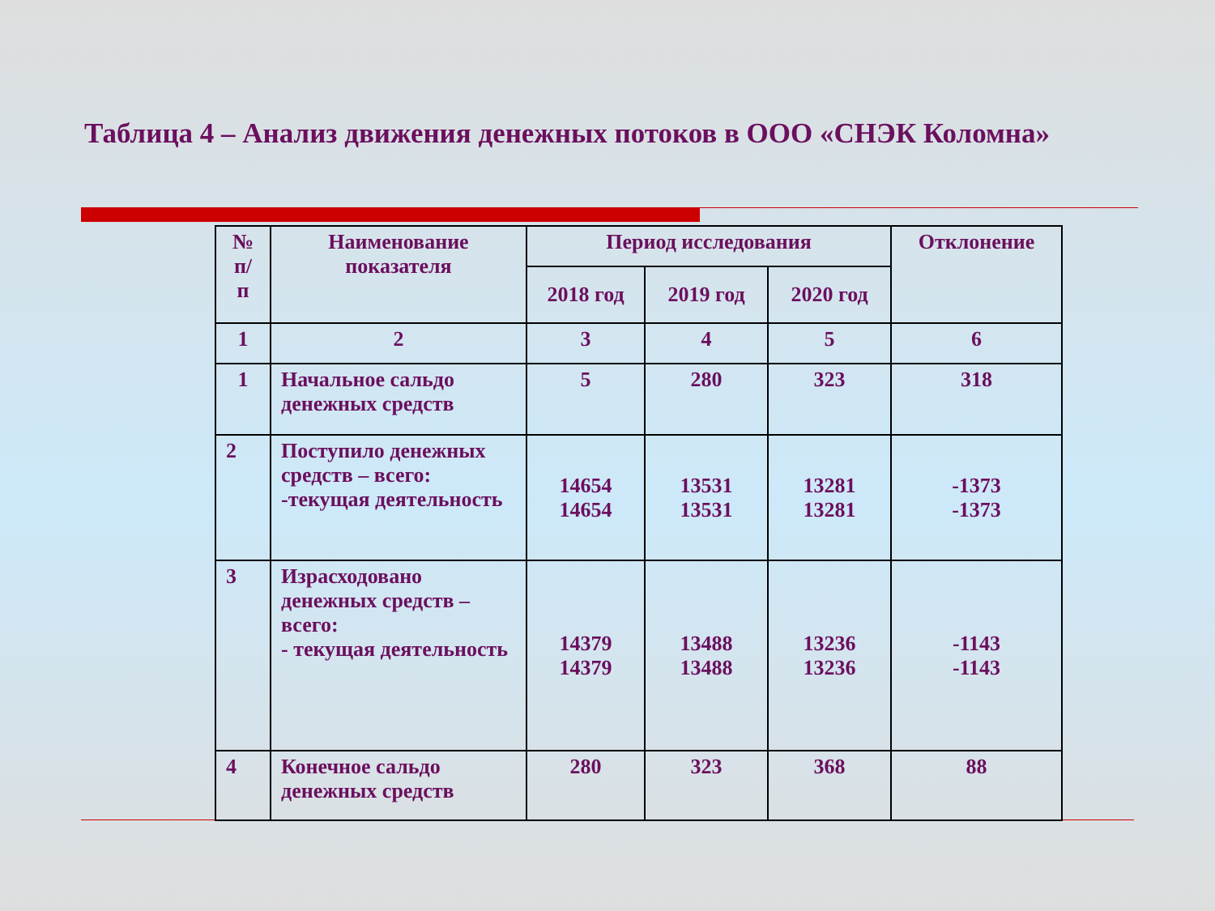Таблица 4 – Анализ движения денежных потоков в ООО «СНЭК Коломна»
| № п/ п | Наименование показателя | Период исследования | | | Отклонение |
| --- | --- | --- | --- | --- | --- |
| | | 2018 год | 2019 год | 2020 год | |
| 1 | 2 | 3 | 4 | 5 | 6 |
| 1 | Начальное сальдо денежных средств | 5 | 280 | 323 | 318 |
| 2 | Поступило денежных средств – всего: -текущая деятельность | 14654 14654 | 13531 13531 | 13281 13281 | -1373 -1373 |
| 3 | Израсходовано денежных средств – всего: - текущая деятельность | 14379 14379 | 13488 13488 | 13236 13236 | -1143 -1143 |
| 4 | Конечное сальдо денежных средств | 280 | 323 | 368 | 88 |